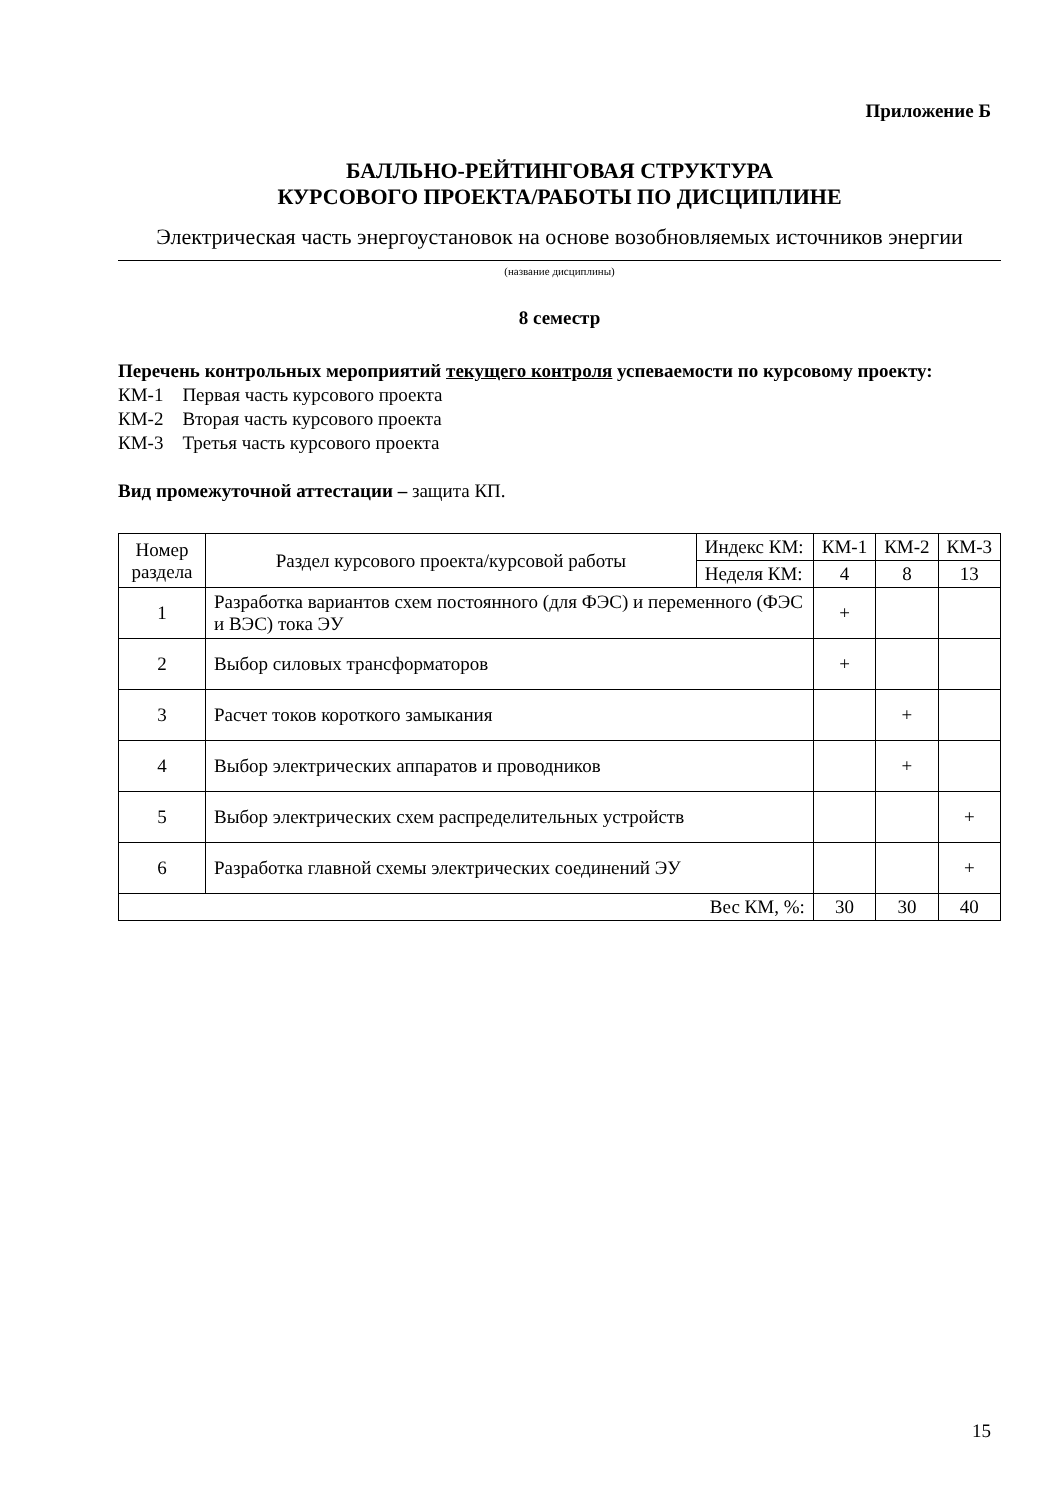Приложение Б
БАЛЛЬНО-РЕЙТИНГОВАЯ СТРУКТУРА
КУРСОВОГО ПРОЕКТА/РАБОТЫ ПО ДИСЦИПЛИНЕ
Электрическая часть энергоустановок на основе возобновляемых источников энергии
(название дисциплины)
8 семестр
Перечень контрольных мероприятий текущего контроля успеваемости по курсовому проекту:
КМ-1 Первая часть курсового проекта
КМ-2 Вторая часть курсового проекта
КМ-3 Третья часть курсового проекта
Вид промежуточной аттестации – защита КП.
| Номер раздела | Раздел курсового проекта/курсовой работы | Индекс КМ: | КМ-1 | КМ-2 | КМ-3 |
| --- | --- | --- | --- | --- | --- |
| | | Неделя КМ: | 4 | 8 | 13 |
| 1 | Разработка вариантов схем постоянного (для ФЭС) и переменного (ФЭС и ВЭС) тока ЭУ | | + | | |
| 2 | Выбор силовых трансформаторов | | + | | |
| 3 | Расчет токов короткого замыкания | | | + | |
| 4 | Выбор электрических аппаратов и проводников | | | + | |
| 5 | Выбор электрических схем распределительных устройств | | | | + |
| 6 | Разработка главной схемы электрических соединений ЭУ | | | | + |
| Вес КМ, %: | | | 30 | 30 | 40 |
15